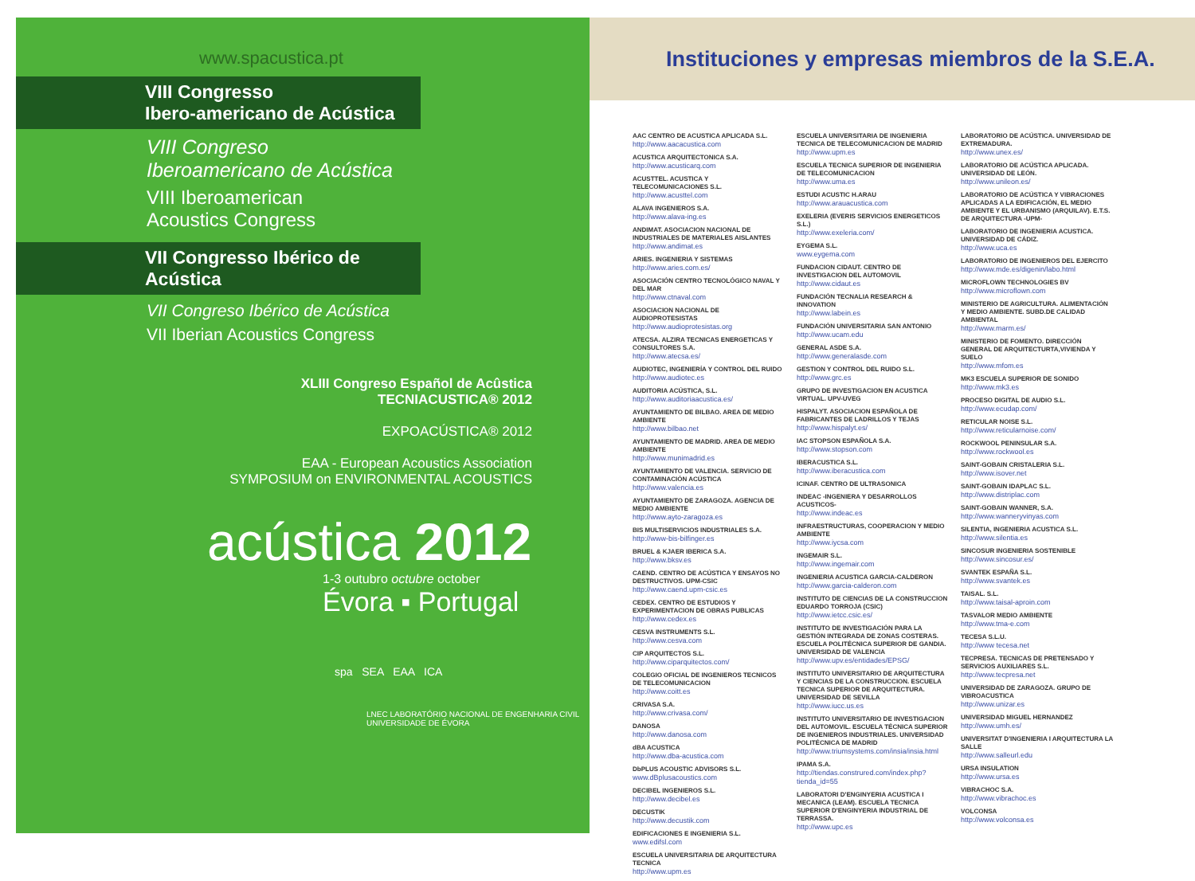www.spacustica.pt
VIII Congresso
Ibero-americano de Acústica
VIII Congreso
Iberoamericano de Acústica
VIII Iberoamerican
Acoustics Congress
VII Congresso Ibérico de Acústica
VII Congreso Ibérico de Acústica
VII Iberian Acoustics Congress
XLIII Congreso Español de Acûstica
TECNIACUSTICA® 2012
EXPOACÚSTICA® 2012
EAA - European Acoustics Association
SYMPOSIUM on ENVIRONMENTAL ACOUSTICS
acústica 2012
1-3 outubro octubre october
Évora ▪ Portugal
spa SEA EAA ICA
LNEC LABORATÓRIO NACIONAL DE ENGENHARIA CIVIL UNIVERSIDADE DE ÉVORA
Instituciones y empresas miembros de la S.E.A.
AAC CENTRO DE ACUSTICA APLICADA S.L.
http://www.aacacustica.com
ACUSTICA ARQUITECTONICA S.A.
http://www.acusticarq.com
ACUSTTEL. ACUSTICA Y TELECOMUNICACIONES S.L.
http://www.acusttel.com
ALAVA INGENIEROS S.A.
http://www.alava-ing.es
ANDIMAT. ASOCIACION NACIONAL DE INDUSTRIALES DE MATERIALES AISLANTES
http://www.andimat.es
ARIES. INGENIERIA Y SISTEMAS
http://www.aries.com.es/
ASOCIACIÓN CENTRO TECNOLÓGICO NAVAL Y DEL MAR
http://www.ctnaval.com
ASOCIACION NACIONAL DE AUDIOPROTESISTAS
http://www.audioprotesistas.org
ATECSA. ALZIRA TECNICAS ENERGETICAS Y CONSULTORES S.A.
http://www.atecsa.es/
AUDIOTEC, INGENIERÍA Y CONTROL DEL RUIDO
http://www.audiotec.es
AUDITORIA ACÚSTICA, S.L.
http://www.auditoriaacustica.es/
AYUNTAMIENTO DE BILBAO. AREA DE MEDIO AMBIENTE
http://www.bilbao.net
AYUNTAMIENTO DE MADRID. AREA DE MEDIO AMBIENTE
http://www.munimadrid.es
AYUNTAMIENTO DE VALENCIA. SERVICIO DE CONTAMINACIÓN ACÚSTICA
http://www.valencia.es
AYUNTAMIENTO DE ZARAGOZA. AGENCIA DE MEDIO AMBIENTE
http://www.ayto-zaragoza.es
BIS MULTISERVICIOS INDUSTRIALES S.A.
http://www-bis-bilfinger.es
BRUEL & KJAER IBERICA S.A.
http://www.bksv.es
CAEND. CENTRO DE ACÚSTICA Y ENSAYOS NO DESTRUCTIVOS. UPM-CSIC
http://www.caend.upm-csic.es
CEDEX. CENTRO DE ESTUDIOS Y EXPERIMENTACION DE OBRAS PUBLICAS
http://www.cedex.es
CESVA INSTRUMENTS S.L.
http://www.cesva.com
CIP ARQUITECTOS S.L.
http://www.ciparquitectos.com/
COLEGIO OFICIAL DE INGENIEROS TECNICOS DE TELECOMUNICACION
http://www.coitt.es
CRIVASA S.A.
http://www.crivasa.com/
DANOSA
http://www.danosa.com
dBA ACUSTICA
http://www.dba-acustica.com
DbPLUS ACOUSTIC ADVISORS S.L.
www.dBplusacoustics.com
DECIBEL INGENIEROS S.L.
http://www.decibel.es
DECUSTIK
http://www.decustik.com
EDIFICACIONES E INGENIERIA S.L.
www.edifsl.com
ESCUELA UNIVERSITARIA DE ARQUITECTURA TECNICA
http://www.upm.es
ESCUELA UNIVERSITARIA DE INGENIERIA TECNICA DE TELECOMUNICACION DE MADRID
http://www.upm.es
ESCUELA TECNICA SUPERIOR DE INGENIERIA DE TELECOMUNICACION
http://www.uma.es
ESTUDI ACUSTIC H.ARAU
http://www.arauacustica.com
EXELERIA (EVERIS SERVICIOS ENERGETICOS S.L.)
http://www.exeleria.com/
EYGEMA S.L.
www.eygema.com
FUNDACION CIDAUT. CENTRO DE INVESTIGACION DEL AUTOMOVIL
http://www.cidaut.es
FUNDACIÓN TECNALIA RESEARCH & INNOVATION
http://www.labein.es
FUNDACIÓN UNIVERSITARIA SAN ANTONIO
http://www.ucam.edu
GENERAL ASDE S.A.
http://www.generalasde.com
GESTION Y CONTROL DEL RUIDO S.L.
http://www.grc.es
GRUPO DE INVESTIGACION EN ACUSTICA VIRTUAL. UPV-UVEG
HISPALYT. ASOCIACION ESPAÑOLA DE FABRICANTES DE LADRILLOS Y TEJAS
http://www.hispalyt.es/
IAC STOPSON ESPAÑOLA S.A.
http://www.stopson.com
IBERACUSTICA S.L.
http://www.iberacustica.com
ICINAF. CENTRO DE ULTRASONICA
INDEAC -INGENIERA Y DESARROLLOS ACUSTICOS-
http://www.indeac.es
INFRAESTRUCTURAS, COOPERACION Y MEDIO AMBIENTE
http://www.iycsa.com
INGEMAIR S.L.
http://www.ingemair.com
INGENIERIA ACUSTICA GARCIA-CALDERON
http://www.garcia-calderon.com
INSTITUTO DE CIENCIAS DE LA CONSTRUCCION EDUARDO TORROJA (CSIC)
http://www.ietcc.csic.es/
INSTITUTO DE INVESTIGACIÓN PARA LA GESTIÓN INTEGRADA DE ZONAS COSTERAS. ESCUELA POLITÉCNICA SUPERIOR DE GANDIA. UNIVERSIDAD DE VALENCIA
http://www.upv.es/entidades/EPSG/
INSTITUTO UNIVERSITARIO DE ARQUITECTURA Y CIENCIAS DE LA CONSTRUCCION. ESCUELA TECNICA SUPERIOR DE ARQUITECTURA. UNIVERSIDAD DE SEVILLA
http://www.iucc.us.es
INSTITUTO UNIVERSITARIO DE INVESTIGACION DEL AUTOMOVIL. ESCUELA TÉCNICA SUPERIOR DE INGENIEROS INDUSTRIALES. UNIVERSIDAD POLITÉCNICA DE MADRID
http://www.triumsystems.com/insia/insia.html
IPAMA S.A.
http://tiendas.construred.com/index.php?tienda_id=55
LABORATORI D'ENGINYERIA ACUSTICA I MECANICA (LEAM). ESCUELA TECNICA SUPERIOR D'ENGINYERIA INDUSTRIAL DE TERRASSA.
http://www.upc.es
LABORATORIO DE ACÚSTICA. UNIVERSIDAD DE EXTREMADURA.
http://www.unex.es/
LABORATORIO DE ACÚSTICA APLICADA. UNIVERSIDAD DE LEÓN.
http://www.unileon.es/
LABORATORIO DE ACÚSTICA Y VIBRACIONES APLICADAS A LA EDIFICACIÓN, EL MEDIO AMBIENTE Y EL URBANISMO (ARQUILAV). E.T.S. DE ARQUITECTURA -UPM-
LABORATORIO DE INGENIERIA ACUSTICA. UNIVERSIDAD DE CÁDIZ.
http://www.uca.es
LABORATORIO DE INGENIEROS DEL EJERCITO
http://www.mde.es/digenin/labo.html
MICROFLOWN TECHNOLOGIES BV
http://www.microflown.com
MINISTERIO DE AGRICULTURA. ALIMENTACIÓN Y MEDIO AMBIENTE. SUBD.DE CALIDAD AMBIENTAL
http://www.marm.es/
MINISTERIO DE FOMENTO. DIRECCIÓN GENERAL DE ARQUITECTURTA,VIVIENDA Y SUELO
http://www.mfom.es
MK3 ESCUELA SUPERIOR DE SONIDO
http://www.mk3.es
PROCESO DIGITAL DE AUDIO S.L.
http://www.ecudap.com/
RETICULAR NOISE S.L.
http://www.reticularnoise.com/
ROCKWOOL PENINSULAR S.A.
http://www.rockwool.es
SAINT-GOBAIN CRISTALERIA S.L.
http://www.isover.net
SAINT-GOBAIN IDAPLAC S.L.
http://www.distriplac.com
SAINT-GOBAIN WANNER, S.A.
http://www.wanneryvinyas.com
SILENTIA, INGENIERIA ACUSTICA S.L.
http://www.silentia.es
SINCOSUR INGENIERIA SOSTENIBLE
http://www.sincosur.es/
SVANTEK ESPAÑA S.L.
http://www.svantek.es
TAISAL. S.L.
http://www.taisal-aproin.com
TASVALOR MEDIO AMBIENTE
http://www.tma-e.com
TECESA S.L.U.
http://www tecesa.net
TECPRESA. TECNICAS DE PRETENSADO Y SERVICIOS AUXILIARES S.L.
http://www.tecpresa.net
UNIVERSIDAD DE ZARAGOZA. GRUPO DE VIBROACUSTICA
http://www.unizar.es
UNIVERSIDAD MIGUEL HERNANDEZ
http://www.umh.es/
UNIVERSITAT D'INGENIERIA I ARQUITECTURA LA SALLE
http://www.salleurl.edu
URSA INSULATION
http://www.ursa.es
VIBRACHOC S.A.
http://www.vibrachoc.es
VOLCONSA
http://www.volconsa.es